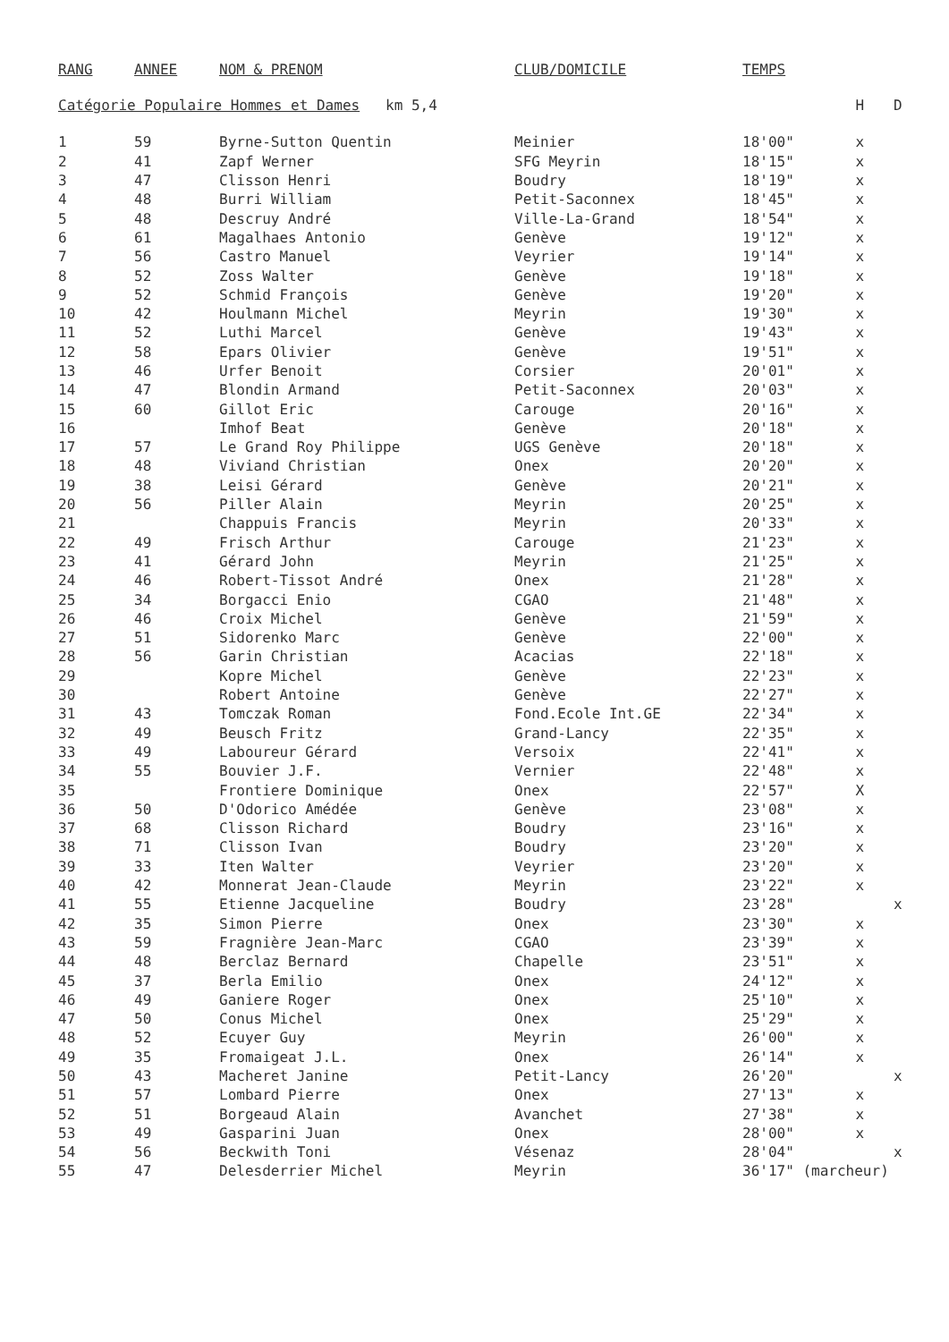| RANG | ANNEE | NOM & PRENOM | CLUB/DOMICILE | TEMPS | | |
| --- | --- | --- | --- | --- | --- | --- |
| Catégorie Populaire Hommes et Dames km 5,4 | | | | | H | D |
| 1 | 59 | Byrne-Sutton Quentin | Meinier | 18'00" | x | |
| 2 | 41 | Zapf Werner | SFG Meyrin | 18'15" | x | |
| 3 | 47 | Clisson Henri | Boudry | 18'19" | x | |
| 4 | 48 | Burri William | Petit-Saconnex | 18'45" | x | |
| 5 | 48 | Descruy André | Ville-La-Grand | 18'54" | x | |
| 6 | 61 | Magalhaes Antonio | Genève | 19'12" | x | |
| 7 | 56 | Castro Manuel | Veyrier | 19'14" | x | |
| 8 | 52 | Zoss Walter | Genève | 19'18" | x | |
| 9 | 52 | Schmid François | Genève | 19'20" | x | |
| 10 | 42 | Houlmann Michel | Meyrin | 19'30" | x | |
| 11 | 52 | Luthi Marcel | Genève | 19'43" | x | |
| 12 | 58 | Epars Olivier | Genève | 19'51" | x | |
| 13 | 46 | Urfer Benoit | Corsier | 20'01" | x | |
| 14 | 47 | Blondin Armand | Petit-Saconnex | 20'03" | x | |
| 15 | 60 | Gillot Eric | Carouge | 20'16" | x | |
| 16 | | Imhof Beat | Genève | 20'18" | x | |
| 17 | 57 | Le Grand Roy Philippe | UGS Genève | 20'18" | x | |
| 18 | 48 | Viviand Christian | Onex | 20'20" | x | |
| 19 | 38 | Leisi Gérard | Genève | 20'21" | x | |
| 20 | 56 | Piller Alain | Meyrin | 20'25" | x | |
| 21 | | Chappuis Francis | Meyrin | 20'33" | x | |
| 22 | 49 | Frisch Arthur | Carouge | 21'23" | x | |
| 23 | 41 | Gérard John | Meyrin | 21'25" | x | |
| 24 | 46 | Robert-Tissot André | Onex | 21'28" | x | |
| 25 | 34 | Borgacci Enio | CGAO | 21'48" | x | |
| 26 | 46 | Croix Michel | Genève | 21'59" | x | |
| 27 | 51 | Sidorenko Marc | Genève | 22'00" | x | |
| 28 | 56 | Garin Christian | Acacias | 22'18" | x | |
| 29 | | Kopre Michel | Genève | 22'23" | x | |
| 30 | | Robert Antoine | Genève | 22'27" | x | |
| 31 | 43 | Tomczak Roman | Fond.Ecole Int.GE | 22'34" | x | |
| 32 | 49 | Beusch Fritz | Grand-Lancy | 22'35" | x | |
| 33 | 49 | Laboureur Gérard | Versoix | 22'41" | x | |
| 34 | 55 | Bouvier J.F. | Vernier | 22'48" | x | |
| 35 | | Frontiere Dominique | Onex | 22'57" | X | |
| 36 | 50 | D'Odorico Amédée | Genève | 23'08" | x | |
| 37 | 68 | Clisson Richard | Boudry | 23'16" | x | |
| 38 | 71 | Clisson Ivan | Boudry | 23'20" | x | |
| 39 | 33 | Iten Walter | Veyrier | 23'20" | x | |
| 40 | 42 | Monnerat Jean-Claude | Meyrin | 23'22" | x | |
| 41 | 55 | Etienne Jacqueline | Boudry | 23'28" | | x |
| 42 | 35 | Simon Pierre | Onex | 23'30" | x | |
| 43 | 59 | Fragnière Jean-Marc | CGAO | 23'39" | x | |
| 44 | 48 | Berclaz Bernard | Chapelle | 23'51" | x | |
| 45 | 37 | Berla Emilio | Onex | 24'12" | x | |
| 46 | 49 | Ganiere Roger | Onex | 25'10" | x | |
| 47 | 50 | Conus Michel | Onex | 25'29" | x | |
| 48 | 52 | Ecuyer Guy | Meyrin | 26'00" | x | |
| 49 | 35 | Fromaigeat J.L. | Onex | 26'14" | x | |
| 50 | 43 | Macheret Janine | Petit-Lancy | 26'20" | | x |
| 51 | 57 | Lombard Pierre | Onex | 27'13" | x | |
| 52 | 51 | Borgeaud Alain | Avanchet | 27'38" | x | |
| 53 | 49 | Gasparini Juan | Onex | 28'00" | x | |
| 54 | 56 | Beckwith Toni | Vésenaz | 28'04" | | x |
| 55 | 47 | Delesderrier Michel | Meyrin | 36'17" (marcheur) | | |